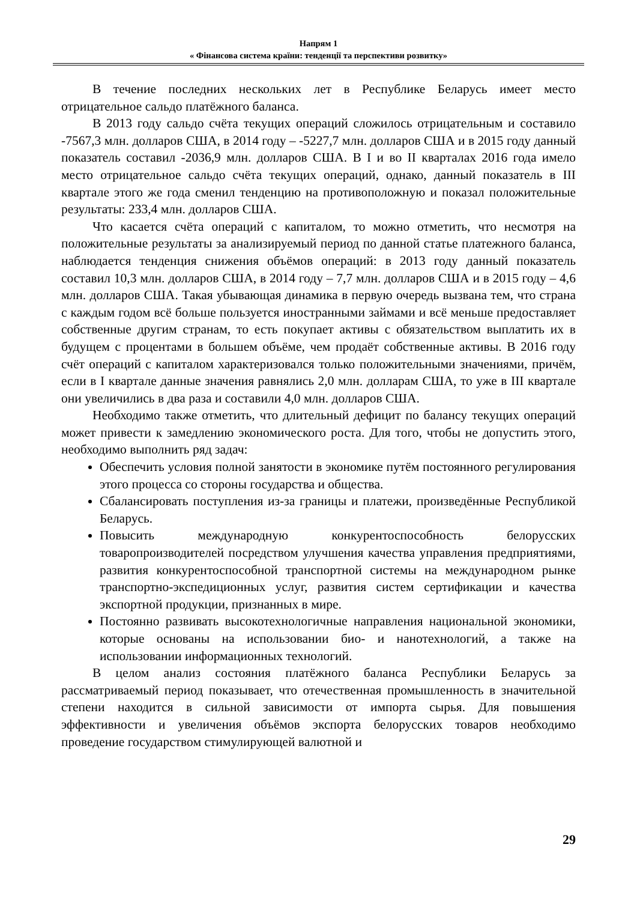Напрям 1
« Фінансова система країни: тенденції та перспективи розвитку»
В течение последних нескольких лет в Республике Беларусь имеет место отрицательное сальдо платёжного баланса.
В 2013 году сальдо счёта текущих операций сложилось отрицательным и составило -7567,3 млн. долларов США, в 2014 году – -5227,7 млн. долларов США и в 2015 году данный показатель составил -2036,9 млн. долларов США. В I и во II кварталах 2016 года имело место отрицательное сальдо счёта текущих операций, однако, данный показатель в III квартале этого же года сменил тенденцию на противоположную и показал положительные результаты: 233,4 млн. долларов США.
Что касается счёта операций с капиталом, то можно отметить, что несмотря на положительные результаты за анализируемый период по данной статье платежного баланса, наблюдается тенденция снижения объёмов операций: в 2013 году данный показатель составил 10,3 млн. долларов США, в 2014 году – 7,7 млн. долларов США и в 2015 году – 4,6 млн. долларов США. Такая убывающая динамика в первую очередь вызвана тем, что страна с каждым годом всё больше пользуется иностранными займами и всё меньше предоставляет собственные другим странам, то есть покупает активы с обязательством выплатить их в будущем с процентами в большем объёме, чем продаёт собственные активы. В 2016 году счёт операций с капиталом характеризовался только положительными значениями, причём, если в I квартале данные значения равнялись 2,0 млн. долларам США, то уже в III квартале они увеличились в два раза и составили 4,0 млн. долларов США.
Необходимо также отметить, что длительный дефицит по балансу текущих операций может привести к замедлению экономического роста. Для того, чтобы не допустить этого, необходимо выполнить ряд задач:
Обеспечить условия полной занятости в экономике путём постоянного регулирования этого процесса со стороны государства и общества.
Сбалансировать поступления из-за границы и платежи, произведённые Республикой Беларусь.
Повысить международную конкурентоспособность белорусских товаропроизводителей посредством улучшения качества управления предприятиями, развития конкурентоспособной транспортной системы на международном рынке транспортно-экспедиционных услуг, развития систем сертификации и качества экспортной продукции, признанных в мире.
Постоянно развивать высокотехнологичные направления национальной экономики, которые основаны на использовании био- и нанотехнологий, а также на использовании информационных технологий.
В целом анализ состояния платёжного баланса Республики Беларусь за рассматриваемый период показывает, что отечественная промышленность в значительной степени находится в сильной зависимости от импорта сырья. Для повышения эффективности и увеличения объёмов экспорта белорусских товаров необходимо проведение государством стимулирующей валютной и
29